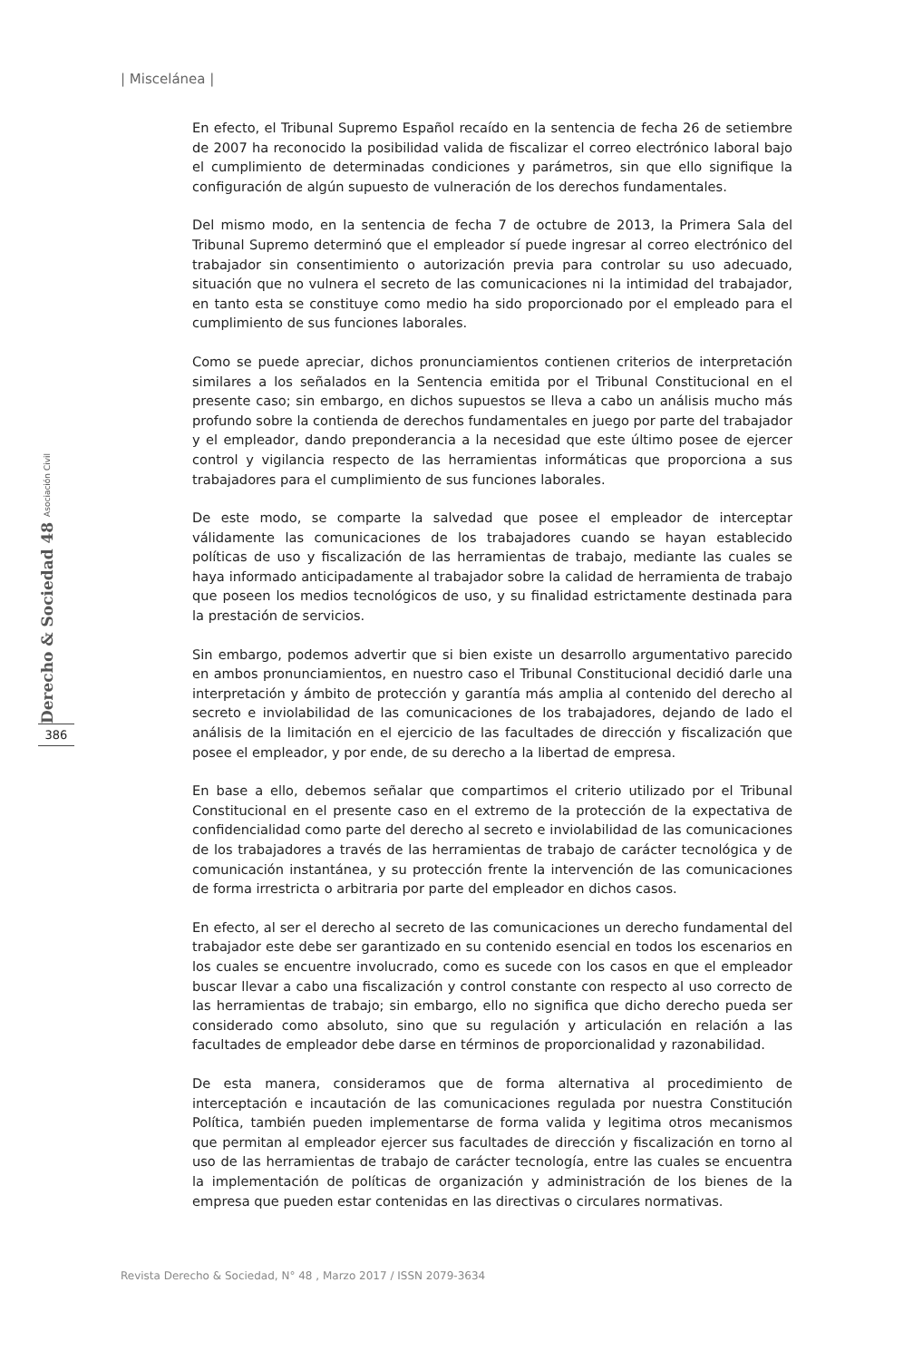| Miscelánea |
Derecho & Sociedad 48 Asociación Civil
386
En efecto, el Tribunal Supremo Español recaído en la sentencia de fecha 26 de setiembre de 2007 ha reconocido la posibilidad valida de fiscalizar el correo electrónico laboral bajo el cumplimiento de determinadas condiciones y parámetros, sin que ello signifique la configuración de algún supuesto de vulneración de los derechos fundamentales.
Del mismo modo, en la sentencia de fecha 7 de octubre de 2013, la Primera Sala del Tribunal Supremo determinó que el empleador sí puede ingresar al correo electrónico del trabajador sin consentimiento o autorización previa para controlar su uso adecuado, situación que no vulnera el secreto de las comunicaciones ni la intimidad del trabajador, en tanto esta se constituye como medio ha sido proporcionado por el empleado para el cumplimiento de sus funciones laborales.
Como se puede apreciar, dichos pronunciamientos contienen criterios de interpretación similares a los señalados en la Sentencia emitida por el Tribunal Constitucional en el presente caso; sin embargo, en dichos supuestos se lleva a cabo un análisis mucho más profundo sobre la contienda de derechos fundamentales en juego por parte del trabajador y el empleador, dando preponderancia a la necesidad que este último posee de ejercer control y vigilancia respecto de las herramientas informáticas que proporciona a sus trabajadores para el cumplimiento de sus funciones laborales.
De este modo, se comparte la salvedad que posee el empleador de interceptar válidamente las comunicaciones de los trabajadores cuando se hayan establecido políticas de uso y fiscalización de las herramientas de trabajo, mediante las cuales se haya informado anticipadamente al trabajador sobre la calidad de herramienta de trabajo que poseen los medios tecnológicos de uso, y su finalidad estrictamente destinada para la prestación de servicios.
Sin embargo, podemos advertir que si bien existe un desarrollo argumentativo parecido en ambos pronunciamientos, en nuestro caso el Tribunal Constitucional decidió darle una interpretación y ámbito de protección y garantía más amplia al contenido del derecho al secreto e inviolabilidad de las comunicaciones de los trabajadores, dejando de lado el análisis de la limitación en el ejercicio de las facultades de dirección y fiscalización que posee el empleador, y por ende, de su derecho a la libertad de empresa.
En base a ello, debemos señalar que compartimos el criterio utilizado por el Tribunal Constitucional en el presente caso en el extremo de la protección de la expectativa de confidencialidad como parte del derecho al secreto e inviolabilidad de las comunicaciones de los trabajadores a través de las herramientas de trabajo de carácter tecnológica y de comunicación instantánea, y su protección frente la intervención de las comunicaciones de forma irrestricta o arbitraria por parte del empleador en dichos casos.
En efecto, al ser el derecho al secreto de las comunicaciones un derecho fundamental del trabajador este debe ser garantizado en su contenido esencial en todos los escenarios en los cuales se encuentre involucrado, como es sucede con los casos en que el empleador buscar llevar a cabo una fiscalización y control constante con respecto al uso correcto de las herramientas de trabajo; sin embargo, ello no significa que dicho derecho pueda ser considerado como absoluto, sino que su regulación y articulación en relación a las facultades de empleador debe darse en términos de proporcionalidad y razonabilidad.
De esta manera, consideramos que de forma alternativa al procedimiento de interceptación e incautación de las comunicaciones regulada por nuestra Constitución Política, también pueden implementarse de forma valida y legitima otros mecanismos que permitan al empleador ejercer sus facultades de dirección y fiscalización en torno al uso de las herramientas de trabajo de carácter tecnología, entre las cuales se encuentra la implementación de políticas de organización y administración de los bienes de la empresa que pueden estar contenidas en las directivas o circulares normativas.
Revista Derecho & Sociedad, N° 48 , Marzo 2017 / ISSN 2079-3634